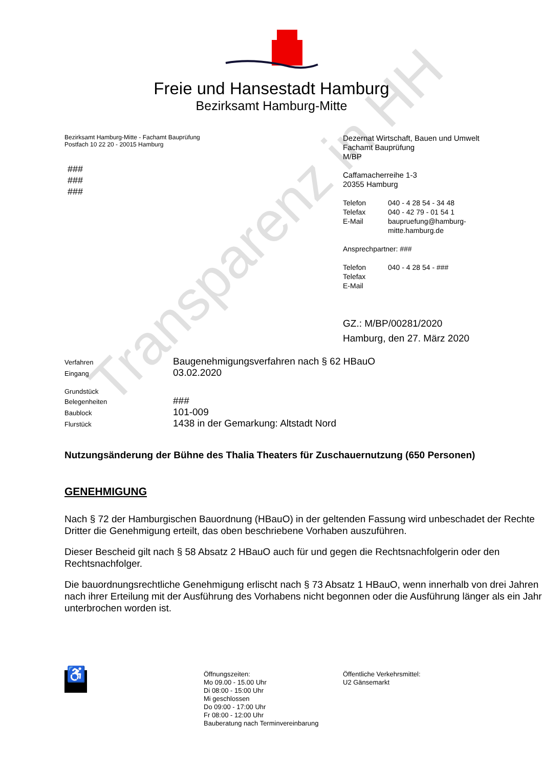Transparenz in HH
Freie und Hansestadt Hamburg
Bezirksamt Hamburg-Mitte
Bezirksamt Hamburg-Mitte - Fachamt Bauprüfung
Postfach 10 22 20 - 20015 Hamburg
###
###
###
Dezernat Wirtschaft, Bauen und Umwelt
Fachamt Bauprüfung
M/BP
Caffamacherreihe 1-3
20355 Hamburg
Telefon 040 - 4 28 54 - 34 48
Telefax 040 - 42 79 - 01 54 1
E-Mail baupruefung@hamburg-
mitte.hamburg.de
Ansprechpartner: ###
Telefon 040 - 4 28 54 - ###
Telefax
E-Mail
GZ.: M/BP/00281/2020
Hamburg, den 27. März 2020
Verfahren Baugenehmigungsverfahren nach § 62 HBauO
Eingang 03.02.2020
Grundstück
Belegenheiten ###
Baublock 101-009
Flurstück 1438 in der Gemarkung: Altstadt Nord
Nutzungsänderung der Bühne des Thalia Theaters für Zuschauernutzung (650 Personen)
GENEHMIGUNG
Nach § 72 der Hamburgischen Bauordnung (HBauO) in der geltenden Fassung wird unbeschadet der Rechte Dritter die Genehmigung erteilt, das oben beschriebene Vorhaben auszuführen.
Dieser Bescheid gilt nach § 58 Absatz 2 HBauO auch für und gegen die Rechtsnachfolgerin oder den Rechtsnachfolger.
Die bauordnungsrechtliche Genehmigung erlischt nach § 73 Absatz 1 HBauO, wenn innerhalb von drei Jahren nach ihrer Erteilung mit der Ausführung des Vorhabens nicht begonnen oder die Ausführung länger als ein Jahr unterbrochen worden ist.
♿
Öffnungszeiten:
Mo 09.00 - 15.00 Uhr
Di 08:00 - 15:00 Uhr
Mi geschlossen
Do 09:00 - 17:00 Uhr
Fr 08:00 - 12:00 Uhr
Bauberatung nach Terminvereinbarung
Öffentliche Verkehrsmittel:
U2 Gänsemarkt